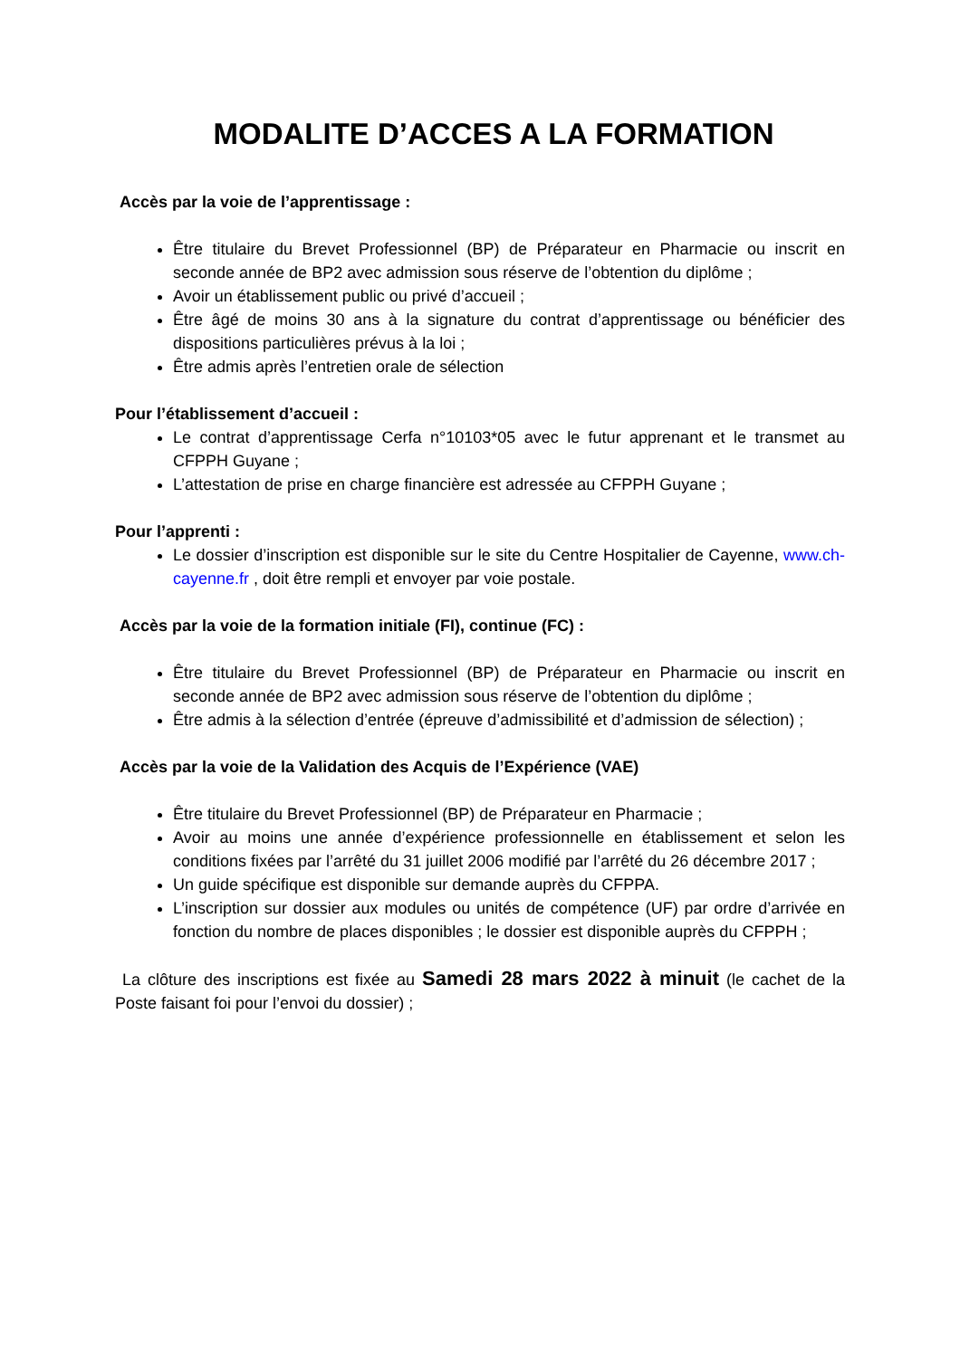MODALITE D’ACCES A LA FORMATION
Accès par la voie de l’apprentissage :
Être titulaire du Brevet Professionnel (BP) de Préparateur en Pharmacie ou inscrit en seconde année de BP2 avec admission sous réserve de l’obtention du diplôme ;
Avoir un établissement public ou privé d’accueil ;
Être âgé de moins 30 ans à la signature du contrat d’apprentissage ou bénéficier des dispositions particulières prévus à la loi ;
Être admis après l’entretien orale de sélection
Pour l’établissement d’accueil :
Le contrat d’apprentissage Cerfa n°10103*05 avec le futur apprenant et le transmet au CFPPH Guyane ;
L’attestation de prise en charge financière est adressée au CFPPH Guyane ;
Pour l’apprenti :
Le dossier d’inscription est disponible sur le site du Centre Hospitalier de Cayenne, www.ch-cayenne.fr , doit être rempli et envoyer par voie postale.
Accès par la voie de la formation initiale (FI), continue (FC) :
Être titulaire du Brevet Professionnel (BP) de Préparateur en Pharmacie ou inscrit en seconde année de BP2 avec admission sous réserve de l’obtention du diplôme ;
Être admis à la sélection d’entrée (épreuve d’admissibilité et d’admission de sélection) ;
Accès par la voie de la Validation des Acquis de l’Expérience (VAE)
Être titulaire du Brevet Professionnel (BP) de Préparateur en Pharmacie ;
Avoir au moins une année d’expérience professionnelle en établissement et selon les conditions fixées par l’arrêté du 31 juillet 2006 modifié par l’arrêté du 26 décembre 2017 ;
Un guide spécifique est disponible sur demande auprès du CFPPA.
L’inscription sur dossier aux modules ou unités de compétence (UF) par ordre d’arrivée en fonction du nombre de places disponibles ; le dossier est disponible auprès du CFPPH ;
La clôture des inscriptions est fixée au Samedi 28 mars 2022 à minuit (le cachet de la Poste faisant foi pour l’envoi du dossier) ;